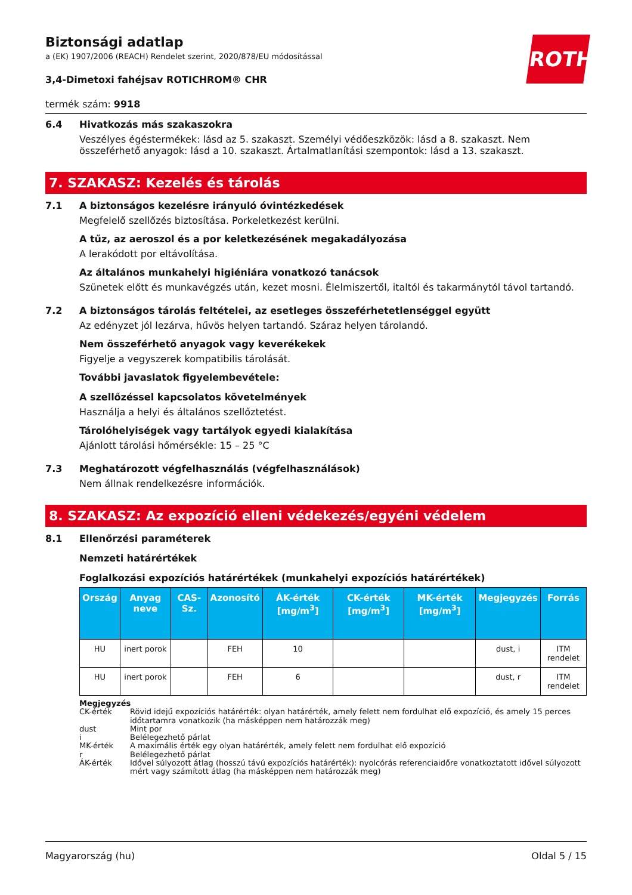ROTH
Biztonsági adatlap
a (EK) 1907/2006 (REACH) Rendelet szerint, 2020/878/EU módosítással
3,4-Dimetoxi fahéjsav ROTICHROM® CHR
termék szám: 9918
6.4 Hivatkozás más szakaszokra
Veszélyes égéstermékek: lásd az 5. szakaszt. Személyi védőeszközök: lásd a 8. szakaszt. Nem összeférhető anyagok: lásd a 10. szakaszt. Ártalmatlanítási szempontok: lásd a 13. szakaszt.
7. SZAKASZ: Kezelés és tárolás
7.1 A biztonságos kezelésre irányuló óvintézkedések
Megfelelő szellőzés biztosítása. Porkeletkezést kerülni.
A tűz, az aeroszol és a por keletkezésének megakadályozása
A lerakódott por eltávolítása.
Az általános munkahelyi higiéniára vonatkozó tanácsok
Szünetek előtt és munkavégzés után, kezet mosni. Élelmiszertől, italtól és takarmánytól távol tartandó.
7.2 A biztonságos tárolás feltételei, az esetleges összeférhetetlenséggel együtt
Az edényzet jól lezárva, hűvös helyen tartandó. Száraz helyen tárolandó.
Nem összeférhető anyagok vagy keverékekek
Figyelje a vegyszerek kompatibilis tárolását.
További javaslatok figyelembevétele:
A szellőzéssel kapcsolatos követelmények
Használja a helyi és általános szellőztetést.
Tárolóhelyiségek vagy tartályok egyedi kialakítása
Ajánlott tárolási hőmérsékle: 15 – 25 °C
7.3 Meghatározott végfelhasználás (végfelhasználások)
Nem állnak rendelkezésre információk.
8. SZAKASZ: Az expozíció elleni védekezés/egyéni védelem
8.1 Ellenőrzési paraméterek
Nemzeti határértékek
Foglalkozási expozíciós határértékek (munkahelyi expozíciós határértékek)
| Ország | Anyag neve | CAS-Sz. | Azonosító | ÁK-érték [mg/m<sup>3</sup>] | CK-érték [mg/m<sup>3</sup>] | MK-érték [mg/m<sup>3</sup>] | Megjegyzés | Forrás |
| --- | --- | --- | --- | --- | --- | --- | --- | --- |
| HU | inert porok | | FEH | 10 | | | dust, i | ITM rendelet |
| HU | inert porok | | FEH | 6 | | | dust, r | ITM rendelet |
Megjegyzés
| CK-érték | Rövid idejű expozíciós határérték: olyan határérték, amely felett nem fordulhat elő expozíció, és amely 15 perces időtartamra vonatkozik (ha másképpen nem határozzák meg) |
| dust | Mint por |
| i | Belélegezhető párlat |
| MK-érték | A maximális érték egy olyan határérték, amely felett nem fordulhat elő expozíció |
| r | Belélegezhető párlat |
| ÁK-érték | Idővel súlyozott átlag (hosszú távú expozíciós határérték): nyolcórás referenciaidőre vonatkoztatott idővel súlyozott mért vagy számított átlag (ha másképpen nem határozzák meg) |
Magyarország (hu) Oldal 5 / 15